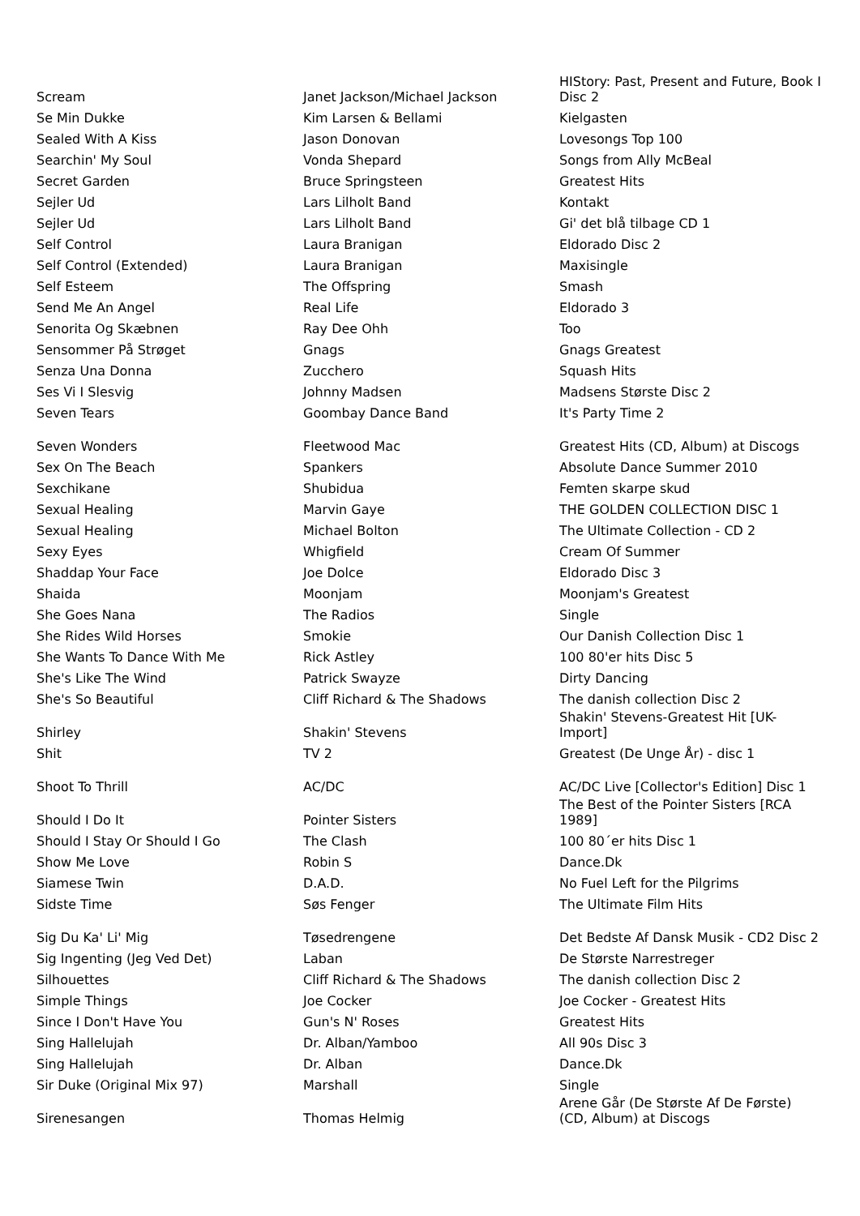| Scream | Janet Jackson/Michael Jackson | HIStory: Past, Present and Future, Book I Disc 2 |
| Se Min Dukke | Kim Larsen & Bellami | Kielgasten |
| Sealed With A Kiss | Jason Donovan | Lovesongs Top 100 |
| Searchin' My Soul | Vonda Shepard | Songs from Ally McBeal |
| Secret Garden | Bruce Springsteen | Greatest Hits |
| Sejler Ud | Lars Lilholt Band | Kontakt |
| Sejler Ud | Lars Lilholt Band | Gi' det blå tilbage CD 1 |
| Self Control | Laura Branigan | Eldorado Disc 2 |
| Self Control (Extended) | Laura Branigan | Maxisingle |
| Self Esteem | The Offspring | Smash |
| Send Me An Angel | Real Life | Eldorado 3 |
| Senorita Og Skæbnen | Ray Dee Ohh | Too |
| Sensommer På Strøget | Gnags | Gnags Greatest |
| Senza Una Donna | Zucchero | Squash Hits |
| Ses Vi I Slesvig | Johnny Madsen | Madsens Største Disc 2 |
| Seven Tears | Goombay Dance Band | It's Party Time 2 |
| Seven Wonders | Fleetwood Mac | Greatest Hits (CD, Album) at Discogs |
| Sex On The Beach | Spankers | Absolute Dance Summer 2010 |
| Sexchikane | Shubidua | Femten skarpe skud |
| Sexual Healing | Marvin Gaye | THE GOLDEN COLLECTION DISC 1 |
| Sexual Healing | Michael Bolton | The Ultimate Collection - CD 2 |
| Sexy Eyes | Whigfield | Cream Of Summer |
| Shaddap Your Face | Joe Dolce | Eldorado Disc 3 |
| Shaida | Moonjam | Moonjam's Greatest |
| She Goes Nana | The Radios | Single |
| She Rides Wild Horses | Smokie | Our Danish Collection Disc 1 |
| She Wants To Dance With Me | Rick Astley | 100 80'er hits Disc 5 |
| She's Like The Wind | Patrick Swayze | Dirty Dancing |
| She's So Beautiful | Cliff Richard & The Shadows | The danish collection Disc 2 |
| Shirley | Shakin' Stevens | Shakin' Stevens-Greatest Hit [UK-Import] |
| Shit | TV 2 | Greatest (De Unge År) - disc 1 |
| Shoot To Thrill | AC/DC | AC/DC Live [Collector's Edition] Disc 1 |
| Should I Do It | Pointer Sisters | The Best of the Pointer Sisters [RCA 1989] |
| Should I Stay Or Should I Go | The Clash | 100 80´er hits Disc 1 |
| Show Me Love | Robin S | Dance.Dk |
| Siamese Twin | D.A.D. | No Fuel Left for the Pilgrims |
| Sidste Time | Søs Fenger | The Ultimate Film Hits |
| Sig Du Ka' Li' Mig | Tøsedrengene | Det Bedste Af Dansk Musik - CD2 Disc 2 |
| Sig Ingenting (Jeg Ved Det) | Laban | De Største Narrestreger |
| Silhouettes | Cliff Richard & The Shadows | The danish collection Disc 2 |
| Simple Things | Joe Cocker | Joe Cocker - Greatest Hits |
| Since I Don't Have You | Gun's N' Roses | Greatest Hits |
| Sing Hallelujah | Dr. Alban/Yamboo | All 90s Disc 3 |
| Sing Hallelujah | Dr. Alban | Dance.Dk |
| Sir Duke (Original Mix 97) | Marshall | Single |
| Sirenesangen | Thomas Helmig | Arene Går (De Største Af De Første) (CD, Album) at Discogs |